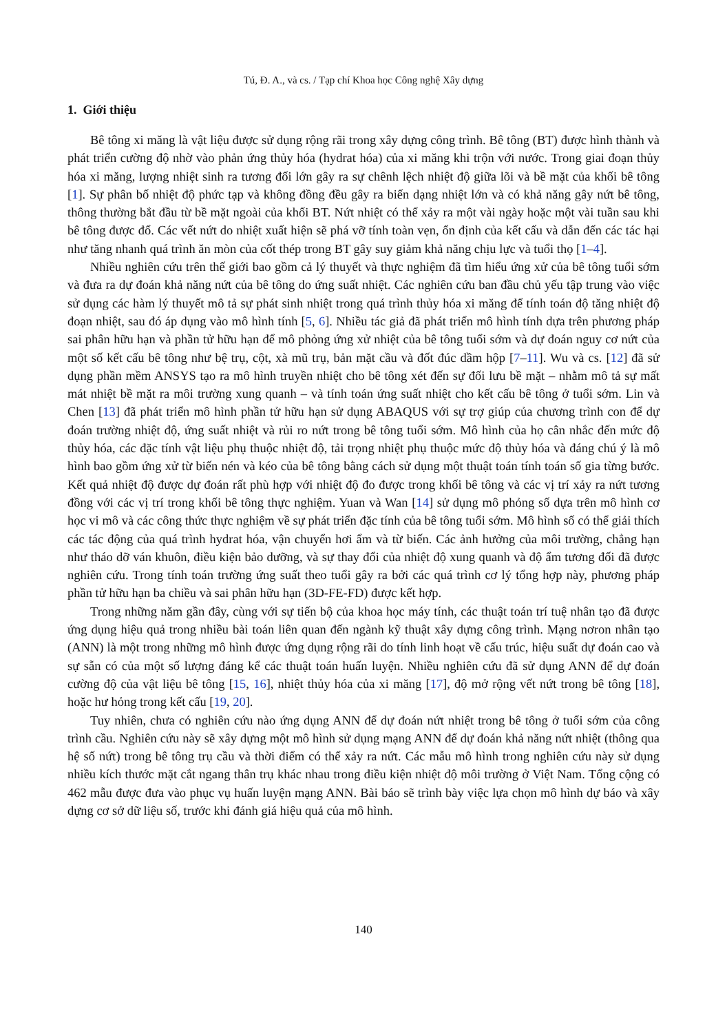Tú, Đ. A., và cs. / Tạp chí Khoa học Công nghệ Xây dựng
1. Giới thiệu
Bê tông xi măng là vật liệu được sử dụng rộng rãi trong xây dựng công trình. Bê tông (BT) được hình thành và phát triển cường độ nhờ vào phản ứng thủy hóa (hydrat hóa) của xi măng khi trộn với nước. Trong giai đoạn thủy hóa xi măng, lượng nhiệt sinh ra tương đối lớn gây ra sự chênh lệch nhiệt độ giữa lõi và bề mặt của khối bê tông [1]. Sự phân bố nhiệt độ phức tạp và không đồng đều gây ra biến dạng nhiệt lớn và có khả năng gây nứt bê tông, thông thường bắt đầu từ bề mặt ngoài của khối BT. Nứt nhiệt có thể xảy ra một vài ngày hoặc một vài tuần sau khi bê tông được đổ. Các vết nứt do nhiệt xuất hiện sẽ phá vỡ tính toàn vẹn, ổn định của kết cấu và dẫn đến các tác hại như tăng nhanh quá trình ăn mòn của cốt thép trong BT gây suy giảm khả năng chịu lực và tuổi thọ [1–4].
Nhiều nghiên cứu trên thế giới bao gồm cả lý thuyết và thực nghiệm đã tìm hiểu ứng xử của bê tông tuổi sớm và đưa ra dự đoán khả năng nứt của bê tông do ứng suất nhiệt. Các nghiên cứu ban đầu chủ yếu tập trung vào việc sử dụng các hàm lý thuyết mô tả sự phát sinh nhiệt trong quá trình thủy hóa xi măng để tính toán độ tăng nhiệt độ đoạn nhiệt, sau đó áp dụng vào mô hình tính [5, 6]. Nhiều tác giả đã phát triển mô hình tính dựa trên phương pháp sai phân hữu hạn và phần tử hữu hạn để mô phỏng ứng xử nhiệt của bê tông tuổi sớm và dự đoán nguy cơ nứt của một số kết cấu bê tông như bệ trụ, cột, xà mũ trụ, bản mặt cầu và đốt đúc dầm hộp [7–11]. Wu và cs. [12] đã sử dụng phần mềm ANSYS tạo ra mô hình truyền nhiệt cho bê tông xét đến sự đối lưu bề mặt – nhằm mô tả sự mất mát nhiệt bề mặt ra môi trường xung quanh – và tính toán ứng suất nhiệt cho kết cấu bê tông ở tuổi sớm. Lin và Chen [13] đã phát triển mô hình phần tử hữu hạn sử dụng ABAQUS với sự trợ giúp của chương trình con để dự đoán trường nhiệt độ, ứng suất nhiệt và rủi ro nứt trong bê tông tuổi sớm. Mô hình của họ cân nhắc đến mức độ thủy hóa, các đặc tính vật liệu phụ thuộc nhiệt độ, tải trọng nhiệt phụ thuộc mức độ thủy hóa và đáng chú ý là mô hình bao gồm ứng xử từ biến nén và kéo của bê tông bằng cách sử dụng một thuật toán tính toán số gia từng bước. Kết quả nhiệt độ được dự đoán rất phù hợp với nhiệt độ đo được trong khối bê tông và các vị trí xảy ra nứt tương đồng với các vị trí trong khối bê tông thực nghiệm. Yuan và Wan [14] sử dụng mô phỏng số dựa trên mô hình cơ học vi mô và các công thức thực nghiệm về sự phát triển đặc tính của bê tông tuổi sớm. Mô hình số có thể giải thích các tác động của quá trình hydrat hóa, vận chuyển hơi ẩm và từ biến. Các ảnh hưởng của môi trường, chẳng hạn như tháo dỡ ván khuôn, điều kiện bảo dưỡng, và sự thay đổi của nhiệt độ xung quanh và độ ẩm tương đối đã được nghiên cứu. Trong tính toán trường ứng suất theo tuổi gây ra bởi các quá trình cơ lý tổng hợp này, phương pháp phần tử hữu hạn ba chiều và sai phân hữu hạn (3D-FE-FD) được kết hợp.
Trong những năm gần đây, cùng với sự tiến bộ của khoa học máy tính, các thuật toán trí tuệ nhân tạo đã được ứng dụng hiệu quả trong nhiều bài toán liên quan đến ngành kỹ thuật xây dựng công trình. Mạng nơron nhân tạo (ANN) là một trong những mô hình được ứng dụng rộng rãi do tính linh hoạt về cấu trúc, hiệu suất dự đoán cao và sự sẵn có của một số lượng đáng kể các thuật toán huấn luyện. Nhiều nghiên cứu đã sử dụng ANN để dự đoán cường độ của vật liệu bê tông [15, 16], nhiệt thủy hóa của xi măng [17], độ mở rộng vết nứt trong bê tông [18], hoặc hư hỏng trong kết cấu [19, 20].
Tuy nhiên, chưa có nghiên cứu nào ứng dụng ANN để dự đoán nứt nhiệt trong bê tông ở tuổi sớm của công trình cầu. Nghiên cứu này sẽ xây dựng một mô hình sử dụng mạng ANN để dự đoán khả năng nứt nhiệt (thông qua hệ số nứt) trong bê tông trụ cầu và thời điểm có thể xảy ra nứt. Các mẫu mô hình trong nghiên cứu này sử dụng nhiều kích thước mặt cắt ngang thân trụ khác nhau trong điều kiện nhiệt độ môi trường ở Việt Nam. Tổng cộng có 462 mẫu được đưa vào phục vụ huấn luyện mạng ANN. Bài báo sẽ trình bày việc lựa chọn mô hình dự báo và xây dựng cơ sở dữ liệu số, trước khi đánh giá hiệu quả của mô hình.
140